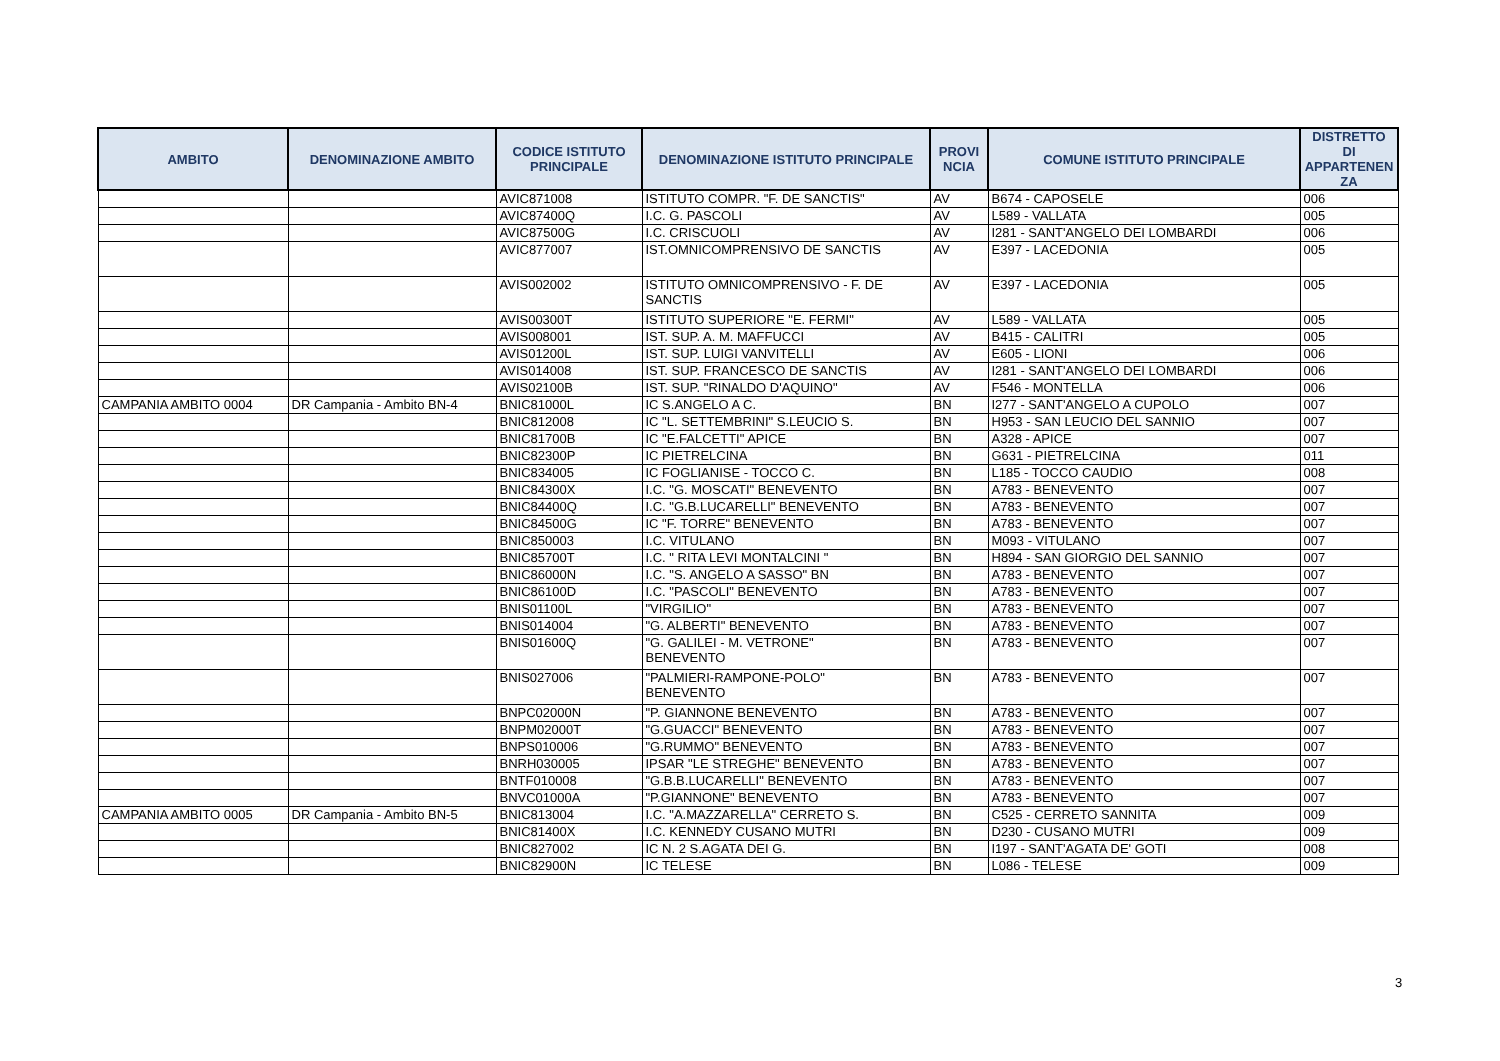| AMBITO | DENOMINAZIONE AMBITO | CODICE ISTITUTO PRINCIPALE | DENOMINAZIONE ISTITUTO PRINCIPALE | PROVI NCIA | COMUNE ISTITUTO PRINCIPALE | DISTRETTO DI APPARTENEN ZA |
| --- | --- | --- | --- | --- | --- | --- |
| | | AVIC871008 | ISTITUTO COMPR. "F. DE SANCTIS" | AV | B674 - CAPOSELE | 006 |
| | | AVIC87400Q | I.C. G. PASCOLI | AV | L589 - VALLATA | 005 |
| | | AVIC87500G | I.C. CRISCUOLI | AV | I281 - SANT'ANGELO DEI LOMBARDI | 006 |
| | | AVIC877007 | IST.OMNICOMPRENSIVO DE SANCTIS | AV | E397 - LACEDONIA | 005 |
| | | AVIS002002 | ISTITUTO OMNICOMPRENSIVO - F. DE SANCTIS | AV | E397 - LACEDONIA | 005 |
| | | AVIS00300T | ISTITUTO SUPERIORE "E. FERMI" | AV | L589 - VALLATA | 005 |
| | | AVIS008001 | IST. SUP. A. M. MAFFUCCI | AV | B415 - CALITRI | 005 |
| | | AVIS01200L | IST. SUP. LUIGI VANVITELLI | AV | E605 - LIONI | 006 |
| | | AVIS014008 | IST. SUP. FRANCESCO DE SANCTIS | AV | I281 - SANT'ANGELO DEI LOMBARDI | 006 |
| | | AVIS02100B | IST. SUP. "RINALDO D'AQUINO" | AV | F546 - MONTELLA | 006 |
| CAMPANIA AMBITO 0004 | DR Campania - Ambito BN-4 | BNIC81000L | IC S.ANGELO A C. | BN | I277 - SANT'ANGELO A CUPOLO | 007 |
| | | BNIC812008 | IC "L. SETTEMBRINI" S.LEUCIO S. | BN | H953 - SAN LEUCIO DEL SANNIO | 007 |
| | | BNIC81700B | IC "E.FALCETTI" APICE | BN | A328 - APICE | 007 |
| | | BNIC82300P | IC PIETRELCINA | BN | G631 - PIETRELCINA | 011 |
| | | BNIC834005 | IC FOGLIANISE - TOCCO C. | BN | L185 - TOCCO CAUDIO | 008 |
| | | BNIC84300X | I.C. "G. MOSCATI" BENEVENTO | BN | A783 - BENEVENTO | 007 |
| | | BNIC84400Q | I.C. "G.B.LUCARELLI" BENEVENTO | BN | A783 - BENEVENTO | 007 |
| | | BNIC84500G | IC "F. TORRE" BENEVENTO | BN | A783 - BENEVENTO | 007 |
| | | BNIC850003 | I.C. VITULANO | BN | M093 - VITULANO | 007 |
| | | BNIC85700T | I.C. " RITA LEVI MONTALCINI " | BN | H894 - SAN GIORGIO DEL SANNIO | 007 |
| | | BNIC86000N | I.C. "S. ANGELO A SASSO" BN | BN | A783 - BENEVENTO | 007 |
| | | BNIC86100D | I.C. "PASCOLI" BENEVENTO | BN | A783 - BENEVENTO | 007 |
| | | BNIS01100L | "VIRGILIO" | BN | A783 - BENEVENTO | 007 |
| | | BNIS014004 | "G. ALBERTI" BENEVENTO | BN | A783 - BENEVENTO | 007 |
| | | BNIS01600Q | "G. GALILEI - M. VETRONE" BENEVENTO | BN | A783 - BENEVENTO | 007 |
| | | BNIS027006 | "PALMIERI-RAMPONE-POLO" BENEVENTO | BN | A783 - BENEVENTO | 007 |
| | | BNPC02000N | "P. GIANNONE BENEVENTO | BN | A783 - BENEVENTO | 007 |
| | | BNPM02000T | "G.GUACCI" BENEVENTO | BN | A783 - BENEVENTO | 007 |
| | | BNPS010006 | "G.RUMMO" BENEVENTO | BN | A783 - BENEVENTO | 007 |
| | | BNRH030005 | IPSAR "LE STREGHE" BENEVENTO | BN | A783 - BENEVENTO | 007 |
| | | BNTF010008 | "G.B.B.LUCARELLI" BENEVENTO | BN | A783 - BENEVENTO | 007 |
| | | BNVC01000A | "P.GIANNONE" BENEVENTO | BN | A783 - BENEVENTO | 007 |
| CAMPANIA AMBITO 0005 | DR Campania - Ambito BN-5 | BNIC813004 | I.C. "A.MAZZARELLA" CERRETO S. | BN | C525 - CERRETO SANNITA | 009 |
| | | BNIC81400X | I.C. KENNEDY CUSANO MUTRI | BN | D230 - CUSANO MUTRI | 009 |
| | | BNIC827002 | IC N. 2 S.AGATA DEI G. | BN | I197 - SANT'AGATA DE' GOTI | 008 |
| | | BNIC82900N | IC TELESE | BN | L086 - TELESE | 009 |
3